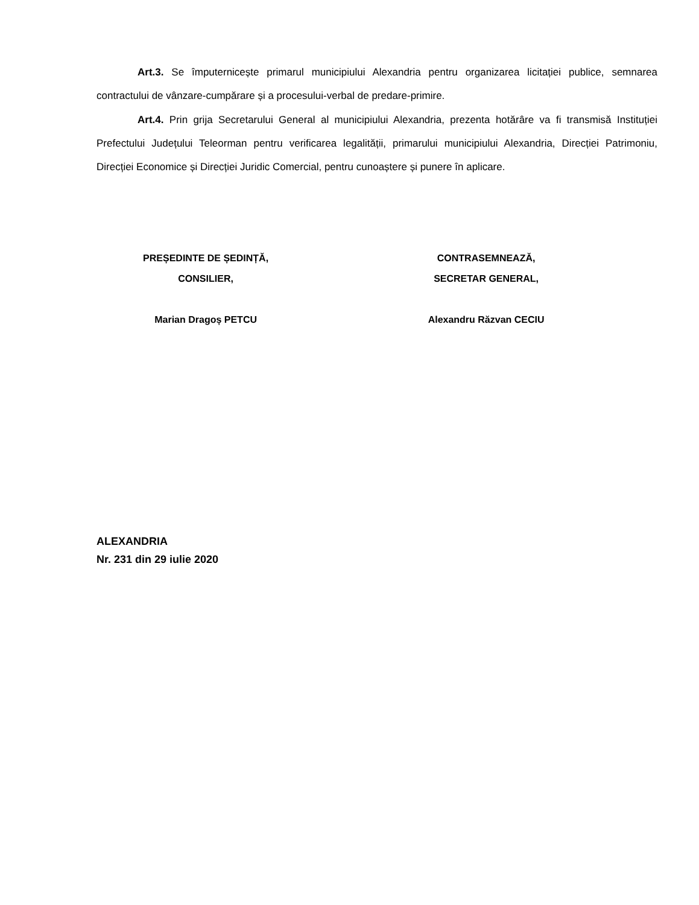Art.3. Se împuternicește primarul municipiului Alexandria pentru organizarea licitației publice, semnarea contractului de vânzare-cumpărare și a procesului-verbal de predare-primire.
Art.4. Prin grija Secretarului General al municipiului Alexandria, prezenta hotărâre va fi transmisă Instituției Prefectului Județului Teleorman pentru verificarea legalității, primarului municipiului Alexandria, Direcției Patrimoniu, Direcției Economice și Direcției Juridic Comercial, pentru cunoaștere și punere în aplicare.
PREȘEDINTE DE ȘEDINȚĂ,
CONSILIER,
Marian Dragoș PETCU
CONTRASEMNEAZĂ,
SECRETAR GENERAL,
Alexandru Răzvan CECIU
ALEXANDRIA
Nr. 231 din 29 iulie 2020